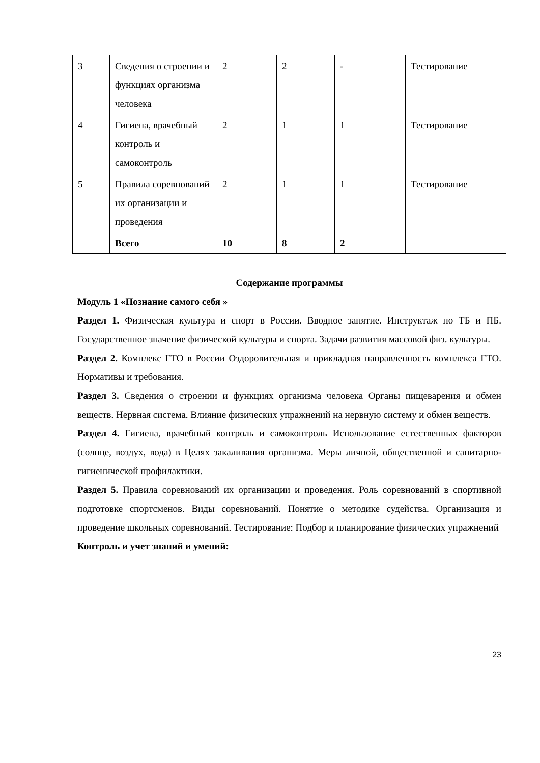| 3 | Сведения о строении и функциях организма человека | 2 | 2 | - | Тестирование |
| 4 | Гигиена, врачебный контроль и самоконтроль | 2 | 1 | 1 | Тестирование |
| 5 | Правила соревнований их организации и проведения | 2 | 1 | 1 | Тестирование |
| | Всего | 10 | 8 | 2 | |
Содержание программы
Модуль 1 «Познание самого себя »
Раздел 1. Физическая культура и спорт в России. Вводное занятие. Инструктаж по ТБ и ПБ. Государственное значение физической культуры и спорта. Задачи развития массовой физ. культуры.
Раздел 2. Комплекс ГТО в России Оздоровительная и прикладная направленность комплекса ГТО. Нормативы и требования.
Раздел 3. Сведения о строении и функциях организма человека Органы пищеварения и обмен веществ. Нервная система. Влияние физических упражнений на нервную систему и обмен веществ.
Раздел 4. Гигиена, врачебный контроль и самоконтроль Использование естественных факторов (солнце, воздух, вода) в Целях закаливания организма. Меры личной, общественной и санитарно-гигиенической профилактики.
Раздел 5. Правила соревнований их организации и проведения. Роль соревнований в спортивной подготовке спортсменов. Виды соревнований. Понятие о методике судейства. Организация и проведение школьных соревнований. Тестирование: Подбор и планирование физических упражнений
Контроль и учет знаний и умений:
23